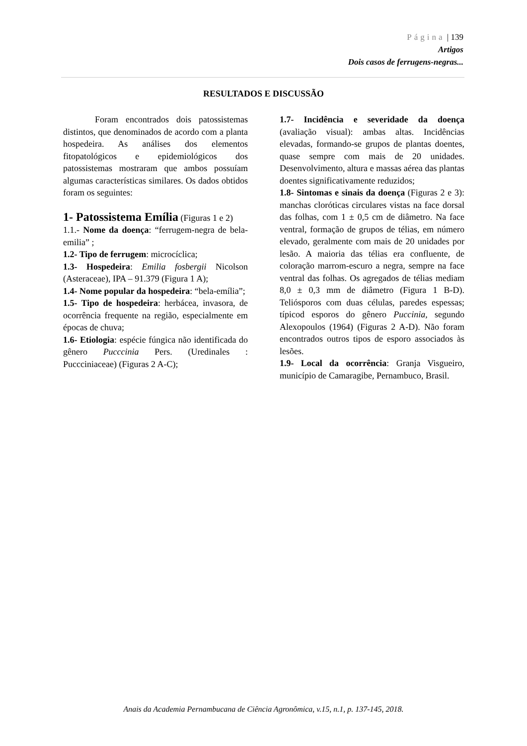Página | 139
Artigos
Dois casos de ferrugens-negras...
RESULTADOS E DISCUSSÃO
Foram encontrados dois patossistemas distintos, que denominados de acordo com a planta hospedeira. As análises dos elementos fitopatológicos e epidemiológicos dos patossistemas mostraram que ambos possuíam algumas características similares. Os dados obtidos foram os seguintes:
1- Patossistema Emília (Figuras 1 e 2)
1.1.- Nome da doença: “ferrugem-negra de bela-emilia” ;
1.2- Tipo de ferrugem: microcíclica;
1.3- Hospedeira: Emilia fosbergii Nicolson (Asteraceae), IPA – 91.379 (Figura 1 A);
1.4- Nome popular da hospedeira: “bela-emília”;
1.5- Tipo de hospedeira: herbácea, invasora, de ocorrência frequente na região, especialmente em épocas de chuva;
1.6- Etiologia: espécie fúngica não identificada do gênero Pucccinia Pers. (Uredinales : Puccciniaceae) (Figuras 2 A-C);
1.7- Incidência e severidade da doença (avaliação visual): ambas altas. Incidências elevadas, formando-se grupos de plantas doentes, quase sempre com mais de 20 unidades. Desenvolvimento, altura e massas aérea das plantas doentes significativamente reduzidos;
1.8- Sintomas e sinais da doença (Figuras 2 e 3): manchas cloróticas circulares vistas na face dorsal das folhas, com 1 ± 0,5 cm de diâmetro. Na face ventral, formação de grupos de télias, em número elevado, geralmente com mais de 20 unidades por lesão. A maioria das télias era confluente, de coloração marrom-escuro a negra, sempre na face ventral das folhas. Os agregados de télias mediam 8,0 ± 0,3 mm de diâmetro (Figura 1 B-D). Teliósporos com duas células, paredes espessas; típicod esporos do gênero Puccinia, segundo Alexopoulos (1964) (Figuras 2 A-D). Não foram encontrados outros tipos de esporo associados às lesões.
1.9- Local da ocorrência: Granja Visgueiro, município de Camaragibe, Pernambuco, Brasil.
Anais da Academia Pernambucana de Ciência Agronômica, v.15, n.1, p. 137-145, 2018.